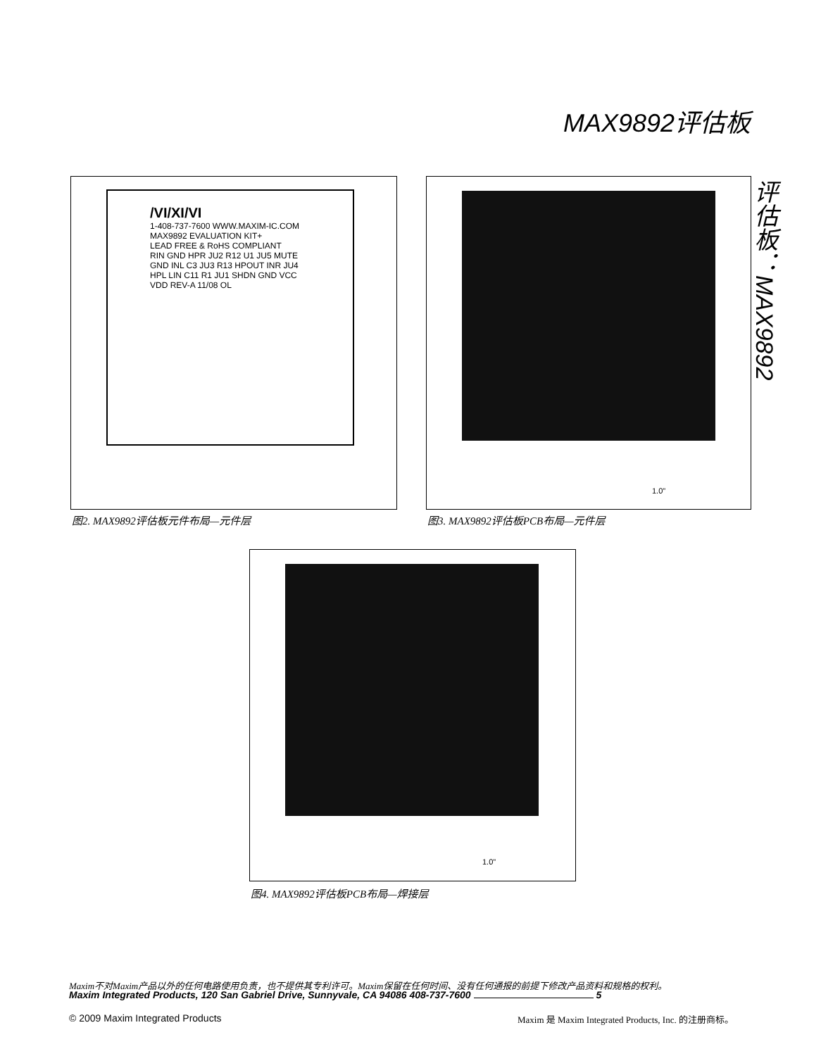MAX9892评估板
评估板：MAX9892
/VI/XI/VI
1-408-737-7600 WWW.MAXIM-IC.COM
MAX9892 EVALUATION KIT+
LEAD FREE & RoHS COMPLIANT
RIN GND HPR JU2 R12 U1 JU5 MUTE GND INL C3 JU3 R13 HPOUT INR JU4 HPL LIN C11 R1 JU1 SHDN GND VCC VDD REV-A 11/08 OL
图2. MAX9892评估板元件布局—元件层
1.0"
图3. MAX9892评估板PCB布局—元件层
1.0"
图4. MAX9892评估板PCB布局—焊接层
Maxim不对Maxim产品以外的任何电路使用负责，也不提供其专利许可。Maxim保留在任何时间、没有任何通报的前提下修改产品资料和规格的权利。
Maxim Integrated Products, 120 San Gabriel Drive, Sunnyvale, CA 94086 408-737-7600 5
© 2009 Maxim Integrated Products
Maxim 是 Maxim Integrated Products, Inc. 的注册商标。